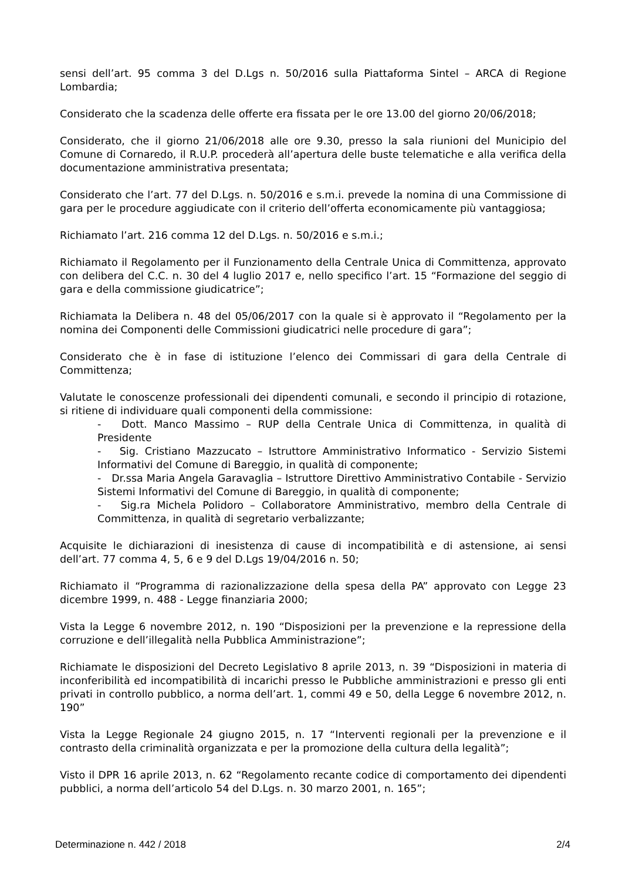sensi dell’art. 95 comma 3 del D.Lgs n. 50/2016 sulla Piattaforma Sintel – ARCA di Regione Lombardia;
Considerato che la scadenza delle offerte era fissata per le ore 13.00 del giorno 20/06/2018;
Considerato, che il giorno 21/06/2018 alle ore 9.30, presso la sala riunioni del Municipio del Comune di Cornaredo, il R.U.P. procederà all’apertura delle buste telematiche e alla verifica della documentazione amministrativa presentata;
Considerato che l’art. 77 del D.Lgs. n. 50/2016 e s.m.i. prevede la nomina di una Commissione di gara per le procedure aggiudicate con il criterio dell’offerta economicamente più vantaggiosa;
Richiamato l’art. 216 comma 12 del D.Lgs. n. 50/2016 e s.m.i.;
Richiamato il Regolamento per il Funzionamento della Centrale Unica di Committenza, approvato con delibera del C.C. n. 30 del 4 luglio 2017 e, nello specifico l’art. 15 “Formazione del seggio di gara e della commissione giudicatrice”;
Richiamata la Delibera n. 48 del 05/06/2017 con la quale si è approvato il “Regolamento per la nomina dei Componenti delle Commissioni giudicatrici nelle procedure di gara”;
Considerato che è in fase di istituzione l’elenco dei Commissari di gara della Centrale di Committenza;
Valutate le conoscenze professionali dei dipendenti comunali, e secondo il principio di rotazione, si ritiene di individuare quali componenti della commissione:
- Dott. Manco Massimo – RUP della Centrale Unica di Committenza, in qualità di Presidente
- Sig. Cristiano Mazzucato – Istruttore Amministrativo Informatico - Servizio Sistemi Informativi del Comune di Bareggio, in qualità di componente;
- Dr.ssa Maria Angela Garavaglia – Istruttore Direttivo Amministrativo Contabile - Servizio Sistemi Informativi del Comune di Bareggio, in qualità di componente;
- Sig.ra Michela Polidoro – Collaboratore Amministrativo, membro della Centrale di Committenza, in qualità di segretario verbalizzante;
Acquisite le dichiarazioni di inesistenza di cause di incompatibilità e di astensione, ai sensi dell’art. 77 comma 4, 5, 6 e 9 del D.Lgs 19/04/2016 n. 50;
Richiamato il “Programma di razionalizzazione della spesa della PA” approvato con Legge 23 dicembre 1999, n. 488 - Legge finanziaria 2000;
Vista la Legge 6 novembre 2012, n. 190 “Disposizioni per la prevenzione e la repressione della corruzione e dell’illegalità nella Pubblica Amministrazione”;
Richiamate le disposizioni del Decreto Legislativo 8 aprile 2013, n. 39 “Disposizioni in materia di inconferibilità ed incompatibilità di incarichi presso le Pubbliche amministrazioni e presso gli enti privati in controllo pubblico, a norma dell’art. 1, commi 49 e 50, della Legge 6 novembre 2012, n. 190”
Vista la Legge Regionale 24 giugno 2015, n. 17 “Interventi regionali per la prevenzione e il contrasto della criminalità organizzata e per la promozione della cultura della legalità”;
Visto il DPR 16 aprile 2013, n. 62 “Regolamento recante codice di comportamento dei dipendenti pubblici, a norma dell’articolo 54 del D.Lgs. n. 30 marzo 2001, n. 165”;
Determinazione n. 442 / 2018 2/4